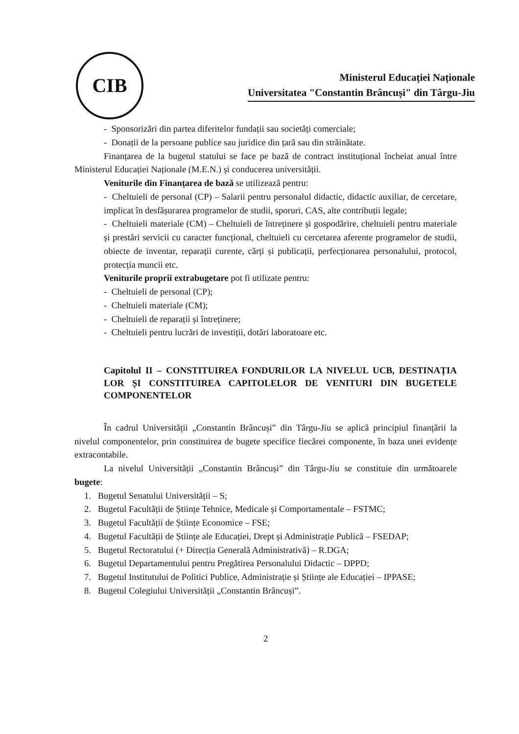CIB
Ministerul Educației Naționale
Universitatea "Constantin Brâncuși" din Târgu-Jiu
- Sponsorizări din partea diferitelor fundații sau societăți comerciale;
- Donații de la persoane publice sau juridice din țară sau din străinătate.
Finanțarea de la bugetul statului se face pe bază de contract instituțional încheiat anual între Ministerul Educației Naționale (M.E.N.) și conducerea universității.
Veniturile din Finanțarea de bază se utilizează pentru:
- Cheltuieli de personal (CP) – Salarii pentru personalul didactic, didactic auxiliar, de cercetare, implicat în desfășurarea programelor de studii, sporuri, CAS, alte contribuții legale;
- Cheltuieli materiale (CM) – Cheltuieli de întreținere și gospodărire, cheltuieli pentru materiale și prestări servicii cu caracter funcțional, cheltuieli cu cercetarea aferente programelor de studii, obiecte de inventar, reparații curente, cărți și publicații, perfecționarea personalului, protocol, protecția muncii etc.
Veniturile proprii extrabugetare pot fi utilizate pentru:
- Cheltuieli de personal (CP);
- Cheltuieli materiale (CM);
- Cheltuieli de reparații și întreținere;
- Cheltuieli pentru lucrări de investiții, dotări laboratoare etc.
Capitolul II – CONSTITUIREA FONDURILOR LA NIVELUL UCB, DESTINAȚIA LOR ȘI CONSTITUIREA CAPITOLELOR DE VENITURI DIN BUGETELE COMPONENTELOR
În cadrul Universității „Constantin Brâncuși” din Târgu-Jiu se aplică principiul finanțării la nivelul componentelor, prin constituirea de bugete specifice fiecărei componente, în baza unei evidențe extracontabile.
La nivelul Universității „Constantin Brâncuși” din Târgu-Jiu se constituie din următoarele bugete:
1. Bugetul Senatului Universității – S;
2. Bugetul Facultății de Științe Tehnice, Medicale și Comportamentale – FSTMC;
3. Bugetul Facultății de Științe Economice – FSE;
4. Bugetul Facultății de Științe ale Educației, Drept și Administrație Publică – FSEDAP;
5. Bugetul Rectoratului (+ Direcția Generală Administrativă) – R.DGA;
6. Bugetul Departamentului pentru Pregătirea Personalului Didactic – DPPD;
7. Bugetul Institutului de Politici Publice, Administrație și Științe ale Educației – IPPASE;
8. Bugetul Colegiului Universității „Constantin Brâncuși”.
2